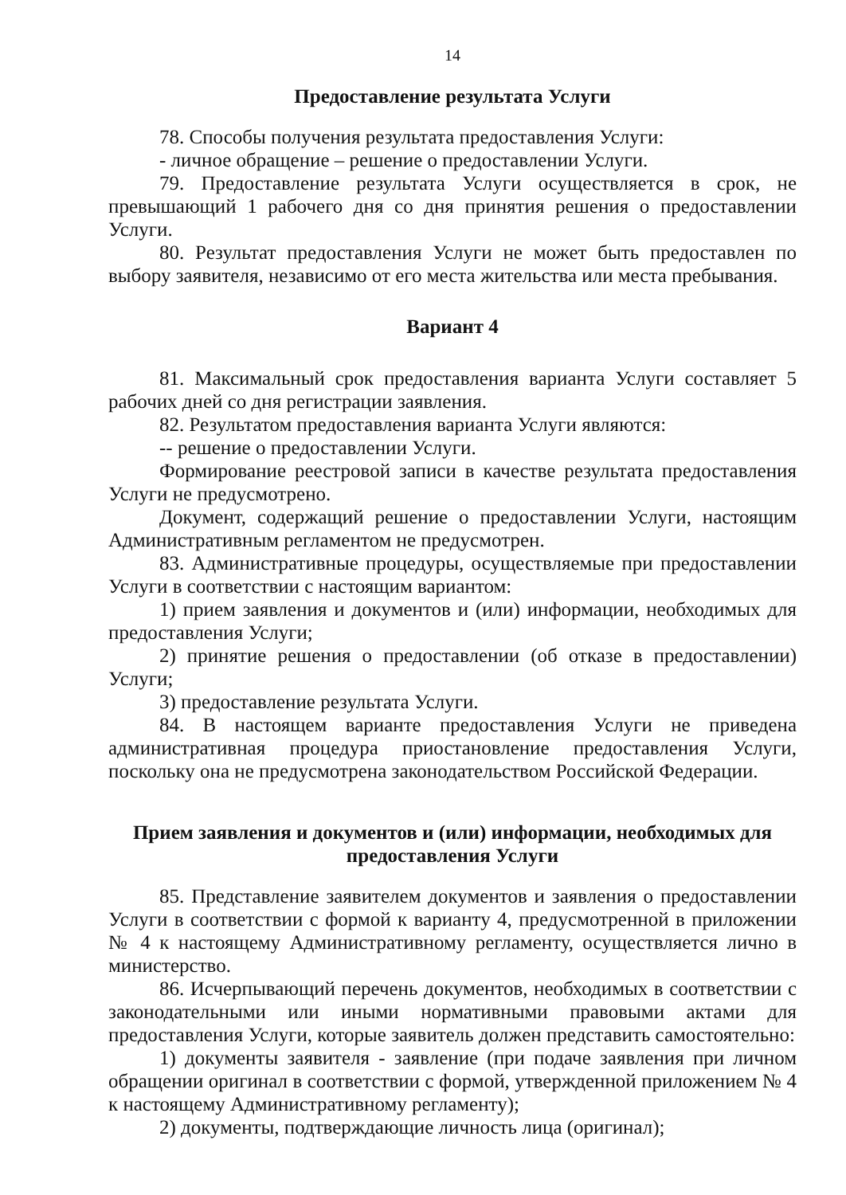14
Предоставление результата Услуги
78. Способы получения результата предоставления Услуги:
- личное обращение – решение о предоставлении Услуги.
79. Предоставление результата Услуги осуществляется в срок, не превышающий 1 рабочего дня со дня принятия решения о предоставлении Услуги.
80. Результат предоставления Услуги не может быть предоставлен по выбору заявителя, независимо от его места жительства или места пребывания.
Вариант 4
81. Максимальный срок предоставления варианта Услуги составляет 5 рабочих дней со дня регистрации заявления.
82. Результатом предоставления варианта Услуги являются:
-- решение о предоставлении Услуги.
Формирование реестровой записи в качестве результата предоставления Услуги не предусмотрено.
Документ, содержащий решение о предоставлении Услуги, настоящим Административным регламентом не предусмотрен.
83. Административные процедуры, осуществляемые при предоставлении Услуги в соответствии с настоящим вариантом:
1) прием заявления и документов и (или) информации, необходимых для предоставления Услуги;
2) принятие решения о предоставлении (об отказе в предоставлении) Услуги;
3) предоставление результата Услуги.
84. В настоящем варианте предоставления Услуги не приведена административная процедура приостановление предоставления Услуги, поскольку она не предусмотрена законодательством Российской Федерации.
Прием заявления и документов и (или) информации, необходимых для предоставления Услуги
85. Представление заявителем документов и заявления о предоставлении Услуги в соответствии с формой к варианту 4, предусмотренной в приложении № 4 к настоящему Административному регламенту, осуществляется лично в министерство.
86. Исчерпывающий перечень документов, необходимых в соответствии с законодательными или иными нормативными правовыми актами для предоставления Услуги, которые заявитель должен представить самостоятельно:
1) документы заявителя - заявление (при подаче заявления при личном обращении оригинал в соответствии с формой, утвержденной приложением № 4 к настоящему Административному регламенту);
2) документы, подтверждающие личность лица (оригинал);